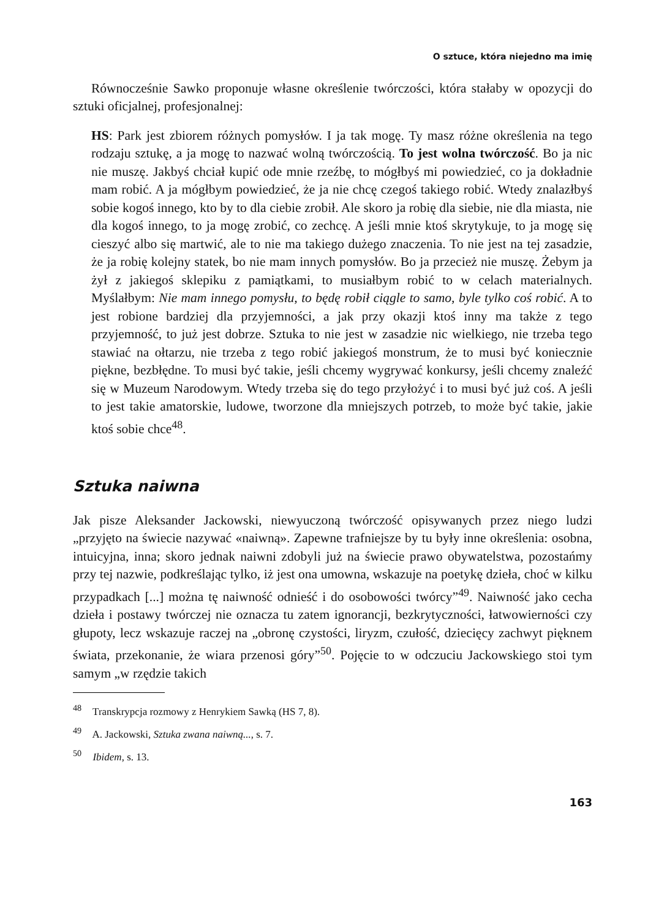O sztuce, która niejedno ma imię
Równocześnie Sawko proponuje własne określenie twórczości, która stałaby w opozycji do sztuki oficjalnej, profesjonalnej:
HS: Park jest zbiorem różnych pomysłów. I ja tak mogę. Ty masz różne określenia na tego rodzaju sztukę, a ja mogę to nazwać wolną twórczością. To jest wolna twórczość. Bo ja nic nie muszę. Jakbyś chciał kupić ode mnie rzeźbę, to mógłbyś mi powiedzieć, co ja dokładnie mam robić. A ja mógłbym powiedzieć, że ja nie chcę czegoś takiego robić. Wtedy znalazłbyś sobie kogoś innego, kto by to dla ciebie zrobił. Ale skoro ja robię dla siebie, nie dla miasta, nie dla kogoś innego, to ja mogę zrobić, co zechcę. A jeśli mnie ktoś skrytykuje, to ja mogę się cieszyć albo się martwić, ale to nie ma takiego dużego znaczenia. To nie jest na tej zasadzie, że ja robię kolejny statek, bo nie mam innych pomysłów. Bo ja przecież nie muszę. Żebym ja żył z jakiegoś sklepiku z pamiątkami, to musiałbym robić to w celach materialnych. Myślałbym: Nie mam innego pomysłu, to będę robił ciągle to samo, byle tylko coś robić. A to jest robione bardziej dla przyjemności, a jak przy okazji ktoś inny ma także z tego przyjemność, to już jest dobrze. Sztuka to nie jest w zasadzie nic wielkiego, nie trzeba tego stawiać na ołtarzu, nie trzeba z tego robić jakiegoś monstrum, że to musi być koniecznie piękne, bezbłędne. To musi być takie, jeśli chcemy wygrywać konkursy, jeśli chcemy znaleźć się w Muzeum Narodowym. Wtedy trzeba się do tego przyłożyć i to musi być już coś. A jeśli to jest takie amatorskie, ludowe, tworzone dla mniejszych potrzeb, to może być takie, jakie ktoś sobie chce<sup>48</sup>.
Sztuka naiwna
Jak pisze Aleksander Jackowski, niewyuczoną twórczość opisywanych przez niego ludzi „przyjęto na świecie nazywać «naiwną». Zapewne trafniejsze by tu były inne określenia: osobna, intuicyjna, inna; skoro jednak naiwni zdobyli już na świecie prawo obywatelstwa, pozostańmy przy tej nazwie, podkreślając tylko, iż jest ona umowna, wskazuje na poetykę dzieła, choć w kilku przypadkach [...] można tę naiwność odnieść i do osobowości twórcy”<sup>49</sup>. Naiwność jako cecha dzieła i postawy twórczej nie oznacza tu zatem ignorancji, bezkrytyczności, łatwowierności czy głupoty, lecz wskazuje raczej na „obronę czystości, liryzm, czułość, dziecięcy zachwyt pięknem świata, przekonanie, że wiara przenosi góry”<sup>50</sup>. Pojęcie to w odczuciu Jackowskiego stoi tym samym „w rzędzie takich
<sup>48</sup> Transkrypcja rozmowy z Henrykiem Sawką (HS 7, 8).
<sup>49</sup> A. Jackowski, Sztuka zwana naiwną..., s. 7.
<sup>50</sup> Ibidem, s. 13.
163